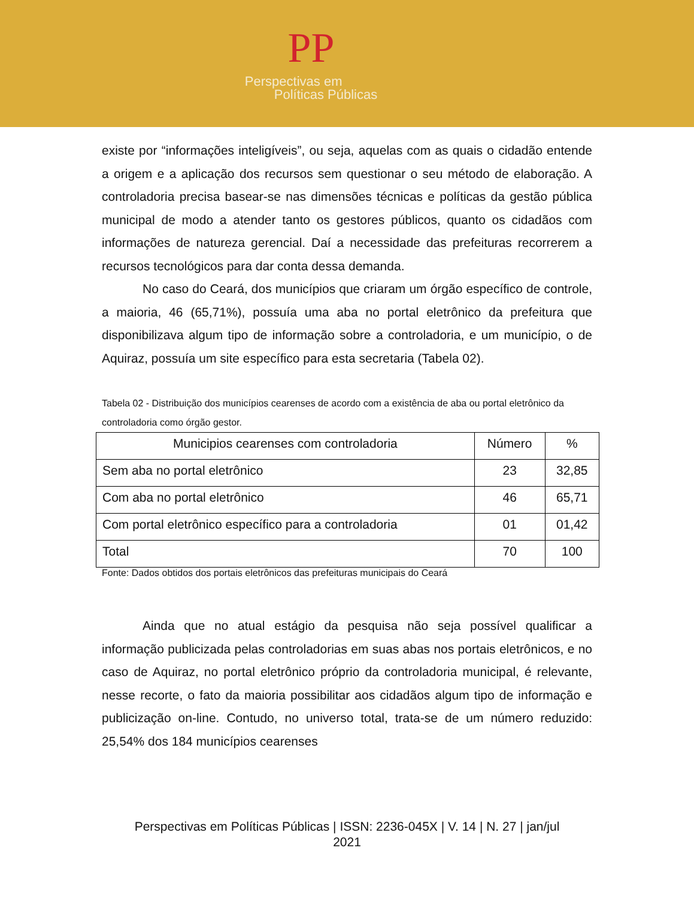PP
Perspectivas em
Políticas Públicas
existe por “informações inteligíveis”, ou seja, aquelas com as quais o cidadão entende a origem e a aplicação dos recursos sem questionar o seu método de elaboração. A controladoria precisa basear-se nas dimensões técnicas e políticas da gestão pública municipal de modo a atender tanto os gestores públicos, quanto os cidadãos com informações de natureza gerencial. Daí a necessidade das prefeituras recorrerem a recursos tecnológicos para dar conta dessa demanda.
No caso do Ceará, dos municípios que criaram um órgão específico de controle, a maioria, 46 (65,71%), possuía uma aba no portal eletrônico da prefeitura que disponibilizava algum tipo de informação sobre a controladoria, e um município, o de Aquiraz, possuía um site específico para esta secretaria (Tabela 02).
Tabela 02 - Distribuição dos municípios cearenses de acordo com a existência de aba ou portal eletrônico da controladoria como órgão gestor.
| Municipios cearenses com controladoria | Número | % |
| --- | --- | --- |
| Sem aba no portal eletrônico | 23 | 32,85 |
| Com aba no portal eletrônico | 46 | 65,71 |
| Com portal eletrônico específico para a controladoria | 01 | 01,42 |
| Total | 70 | 100 |
Fonte: Dados obtidos dos portais eletrônicos das prefeituras municipais do Ceará
Ainda que no atual estágio da pesquisa não seja possível qualificar a informação publicizada pelas controladorias em suas abas nos portais eletrônicos, e no caso de Aquiraz, no portal eletrônico próprio da controladoria municipal, é relevante, nesse recorte, o fato da maioria possibilitar aos cidadãos algum tipo de informação e publicização on-line. Contudo, no universo total, trata-se de um número reduzido: 25,54% dos 184 municípios cearenses
Perspectivas em Políticas Públicas | ISSN: 2236-045X | V. 14 | N. 27 | jan/jul
2021